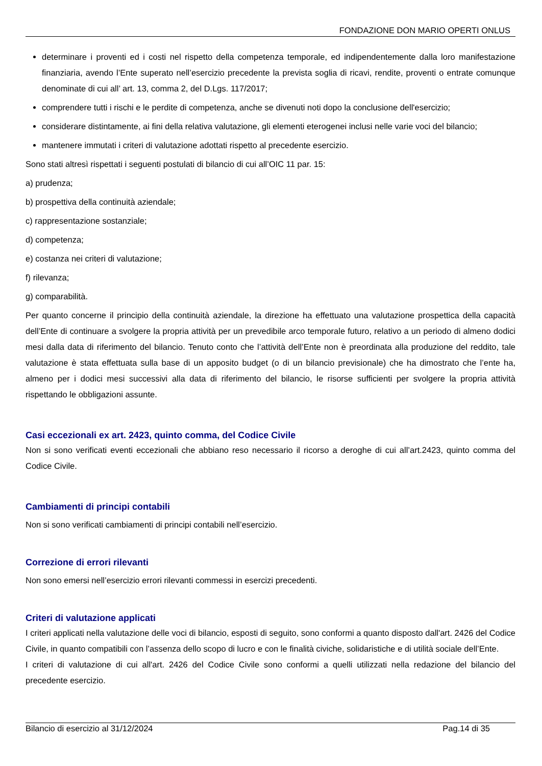FONDAZIONE DON MARIO OPERTI ONLUS
determinare i proventi ed i costi nel rispetto della competenza temporale, ed indipendentemente dalla loro manifestazione finanziaria, avendo l’Ente superato nell’esercizio precedente la prevista soglia di ricavi, rendite, proventi o entrate comunque denominate di cui all’ art. 13, comma 2, del D.Lgs. 117/2017;
comprendere tutti i rischi e le perdite di competenza, anche se divenuti noti dopo la conclusione dell'esercizio;
considerare distintamente, ai fini della relativa valutazione, gli elementi eterogenei inclusi nelle varie voci del bilancio;
mantenere immutati i criteri di valutazione adottati rispetto al precedente esercizio.
Sono stati altresì rispettati i seguenti postulati di bilancio di cui all’OIC 11 par. 15:
a) prudenza;
b) prospettiva della continuità aziendale;
c) rappresentazione sostanziale;
d) competenza;
e) costanza nei criteri di valutazione;
f) rilevanza;
g) comparabilità.
Per quanto concerne il principio della continuità aziendale, la direzione ha effettuato una valutazione prospettica della capacità dell’Ente di continuare a svolgere la propria attività per un prevedibile arco temporale futuro, relativo a un periodo di almeno dodici mesi dalla data di riferimento del bilancio. Tenuto conto che l’attività dell’Ente non è preordinata alla produzione del reddito, tale valutazione è stata effettuata sulla base di un apposito budget (o di un bilancio previsionale) che ha dimostrato che l’ente ha, almeno per i dodici mesi successivi alla data di riferimento del bilancio, le risorse sufficienti per svolgere la propria attività rispettando le obbligazioni assunte.
Casi eccezionali ex art. 2423, quinto comma, del Codice Civile
Non si sono verificati eventi eccezionali che abbiano reso necessario il ricorso a deroghe di cui all’art.2423, quinto comma del Codice Civile.
Cambiamenti di principi contabili
Non si sono verificati cambiamenti di principi contabili nell’esercizio.
Correzione di errori rilevanti
Non sono emersi nell’esercizio errori rilevanti commessi in esercizi precedenti.
Criteri di valutazione applicati
I criteri applicati nella valutazione delle voci di bilancio, esposti di seguito, sono conformi a quanto disposto dall'art. 2426 del Codice Civile, in quanto compatibili con l’assenza dello scopo di lucro e con le finalità civiche, solidaristiche e di utilità sociale dell’Ente.
I criteri di valutazione di cui all'art. 2426 del Codice Civile sono conformi a quelli utilizzati nella redazione del bilancio del precedente esercizio.
Bilancio di esercizio al 31/12/2024 Pag.14 di 35